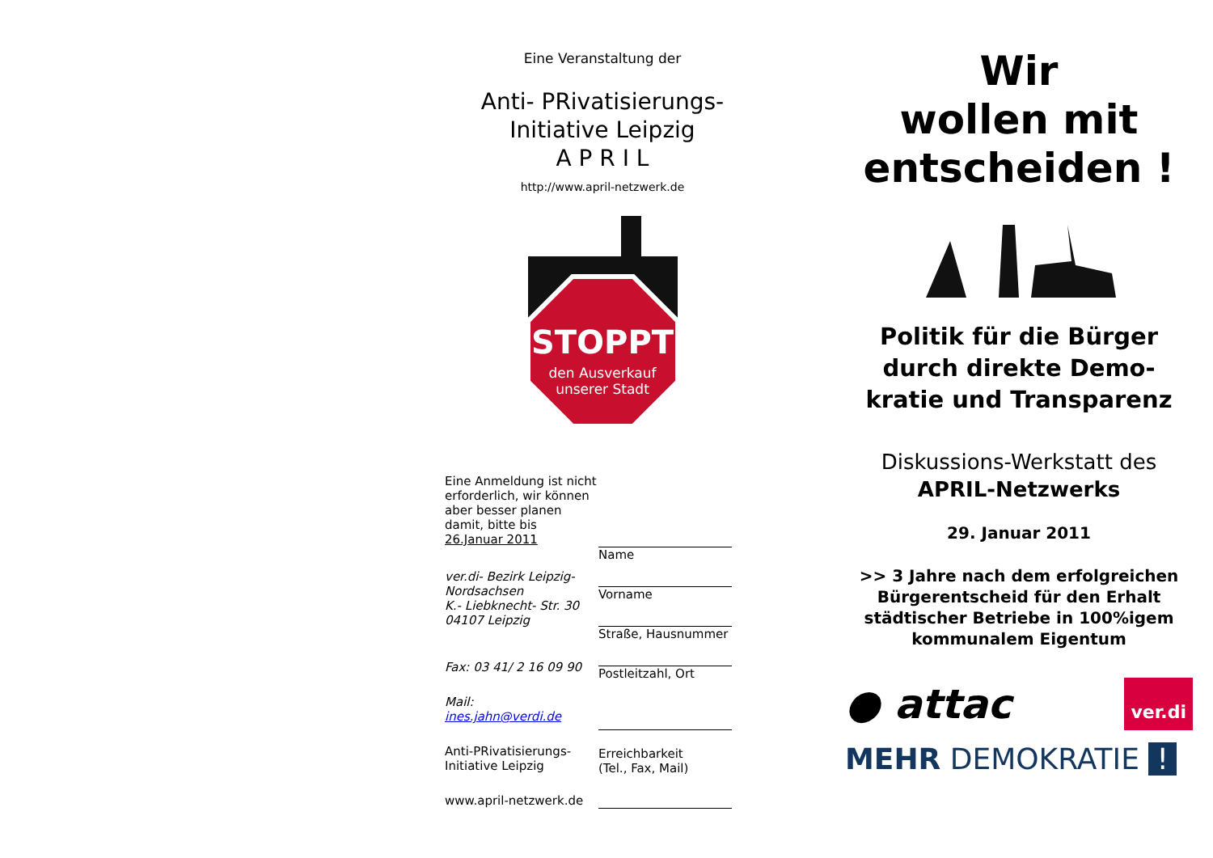Eine Veranstaltung der
Anti- PRivatisierungs-
Initiative Leipzig
A P R I L
http://www.april-netzwerk.de
STOPPT
den Ausverkauf
unserer Stadt
Eine Anmeldung ist nicht erforderlich, wir können aber besser planen damit, bitte bis 26.Januar 2011
ver.di- Bezirk Leipzig-Nordsachsen
K.- Liebknecht- Str. 30
04107 Leipzig
Fax: 03 41/ 2 16 09 90
Mail:
ines.jahn@verdi.de
Anti-PRivatisierungs-Initiative Leipzig
www.april-netzwerk.de
Name
Vorname
Straße, Hausnummer
Postleitzahl, Ort
Erreichbarkeit
(Tel., Fax, Mail)
Wir
wollen mit
entscheiden !
Politik für die Bürger
durch direkte Demo-
kratie und Transparenz
Diskussions-Werkstatt des
APRIL-Netzwerks
29. Januar 2011
>> 3 Jahre nach dem erfolgreichen Bürgerentscheid für den Erhalt städtischer Betriebe in 100%igem kommunalem Eigentum
● attac ver.di
MEHR DEMOKRATIE !